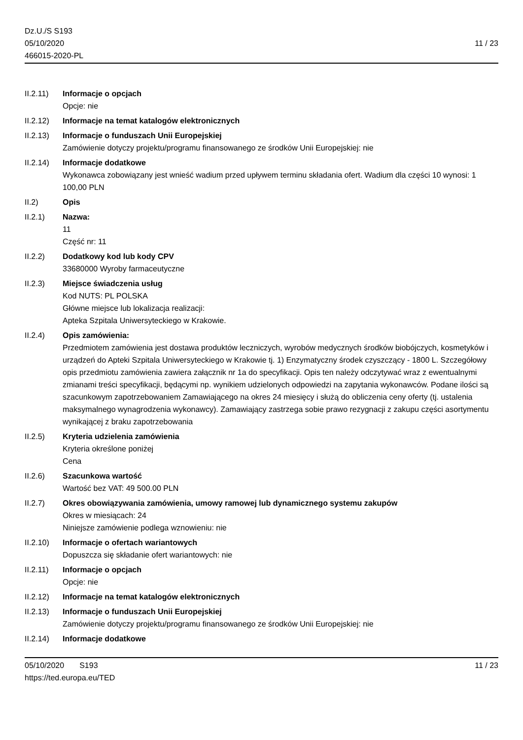Dz.U./S S193
05/10/2020
466015-2020-PL
11 / 23
II.2.11) Informacje o opcjach
Opcje: nie
II.2.12) Informacje na temat katalogów elektronicznych
II.2.13) Informacje o funduszach Unii Europejskiej
Zamówienie dotyczy projektu/programu finansowanego ze środków Unii Europejskiej: nie
II.2.14) Informacje dodatkowe
Wykonawca zobowiązany jest wnieść wadium przed upływem terminu składania ofert. Wadium dla części 10 wynosi: 1 100,00 PLN
II.2) Opis
II.2.1) Nazwa:
11
Część nr: 11
II.2.2) Dodatkowy kod lub kody CPV
33680000 Wyroby farmaceutyczne
II.2.3) Miejsce świadczenia usług
Kod NUTS: PL POLSKA
Główne miejsce lub lokalizacja realizacji:
Apteka Szpitala Uniwersyteckiego w Krakowie.
II.2.4) Opis zamówienia:
Przedmiotem zamówienia jest dostawa produktów leczniczych, wyrobów medycznych środków biobójczych, kosmetyków i urządzeń do Apteki Szpitala Uniwersyteckiego w Krakowie tj. 1) Enzymatyczny środek czyszczący - 1800 L. Szczegółowy opis przedmiotu zamówienia zawiera załącznik nr 1a do specyfikacji. Opis ten należy odczytywać wraz z ewentualnymi zmianami treści specyfikacji, będącymi np. wynikiem udzielonych odpowiedzi na zapytania wykonawców. Podane ilości są szacunkowym zapotrzebowaniem Zamawiającego na okres 24 miesięcy i służą do obliczenia ceny oferty (tj. ustalenia maksymalnego wynagrodzenia wykonawcy). Zamawiający zastrzega sobie prawo rezygnacji z zakupu części asortymentu wynikającej z braku zapotrzebowania
II.2.5) Kryteria udzielenia zamówienia
Kryteria określone poniżej
Cena
II.2.6) Szacunkowa wartość
Wartość bez VAT: 49 500.00 PLN
II.2.7) Okres obowiązywania zamówienia, umowy ramowej lub dynamicznego systemu zakupów
Okres w miesiącach: 24
Niniejsze zamówienie podlega wznowieniu: nie
II.2.10) Informacje o ofertach wariantowych
Dopuszcza się składanie ofert wariantowych: nie
II.2.11) Informacje o opcjach
Opcje: nie
II.2.12) Informacje na temat katalogów elektronicznych
II.2.13) Informacje o funduszach Unii Europejskiej
Zamówienie dotyczy projektu/programu finansowanego ze środków Unii Europejskiej: nie
II.2.14) Informacje dodatkowe
05/10/2020 S193
https://ted.europa.eu/TED
11 / 23